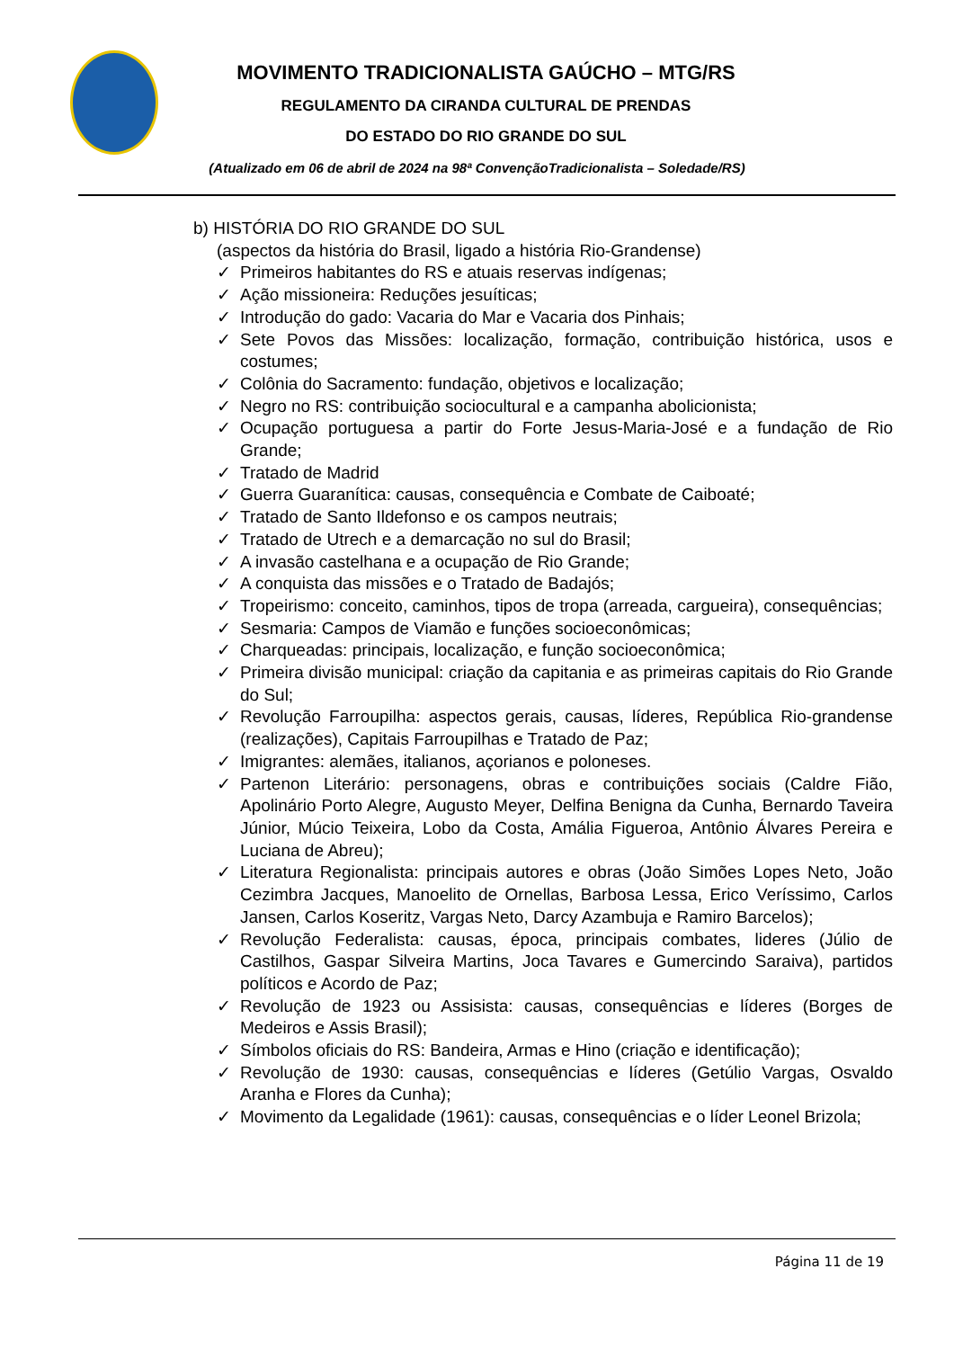MOVIMENTO TRADICIONALISTA GAÚCHO – MTG/RS
REGULAMENTO DA CIRANDA CULTURAL DE PRENDAS
DO ESTADO DO RIO GRANDE DO SUL
(Atualizado em 06 de abril de 2024 na 98ª ConvençãoTradicionalista – Soledade/RS)
b) HISTÓRIA DO RIO GRANDE DO SUL
(aspectos da história do Brasil, ligado a história Rio-Grandense)
✓ Primeiros habitantes do RS e atuais reservas indígenas;
✓ Ação missioneira: Reduções jesuíticas;
✓ Introdução do gado: Vacaria do Mar e Vacaria dos Pinhais;
✓ Sete Povos das Missões: localização, formação, contribuição histórica, usos e costumes;
✓ Colônia do Sacramento: fundação, objetivos e localização;
✓ Negro no RS: contribuição sociocultural e a campanha abolicionista;
✓ Ocupação portuguesa a partir do Forte Jesus-Maria-José e a fundação de Rio Grande;
✓ Tratado de Madrid
✓ Guerra Guaranítica: causas, consequência e Combate de Caiboaté;
✓ Tratado de Santo Ildefonso e os campos neutrais;
✓ Tratado de Utrech e a demarcação no sul do Brasil;
✓ A invasão castelhana e a ocupação de Rio Grande;
✓ A conquista das missões e o Tratado de Badajós;
✓ Tropeirismo: conceito, caminhos, tipos de tropa (arreada, cargueira), consequências;
✓ Sesmaria: Campos de Viamão e funções socioeconômicas;
✓ Charqueadas: principais, localização, e função socioeconômica;
✓ Primeira divisão municipal: criação da capitania e as primeiras capitais do Rio Grande do Sul;
✓ Revolução Farroupilha: aspectos gerais, causas, líderes, República Rio-grandense (realizações), Capitais Farroupilhas e Tratado de Paz;
✓ Imigrantes: alemães, italianos, açorianos e poloneses.
✓ Partenon Literário: personagens, obras e contribuições sociais (Caldre Fião, Apolinário Porto Alegre, Augusto Meyer, Delfina Benigna da Cunha, Bernardo Taveira Júnior, Múcio Teixeira, Lobo da Costa, Amália Figueroa, Antônio Álvares Pereira e Luciana de Abreu);
✓ Literatura Regionalista: principais autores e obras (João Simões Lopes Neto, João Cezimbra Jacques, Manoelito de Ornellas, Barbosa Lessa, Erico Veríssimo, Carlos Jansen, Carlos Koseritz, Vargas Neto, Darcy Azambuja e Ramiro Barcelos);
✓ Revolução Federalista: causas, época, principais combates, lideres (Júlio de Castilhos, Gaspar Silveira Martins, Joca Tavares e Gumercindo Saraiva), partidos políticos e Acordo de Paz;
✓ Revolução de 1923 ou Assisista: causas, consequências e líderes (Borges de Medeiros e Assis Brasil);
✓ Símbolos oficiais do RS: Bandeira, Armas e Hino (criação e identificação);
✓ Revolução de 1930: causas, consequências e líderes (Getúlio Vargas, Osvaldo Aranha e Flores da Cunha);
✓ Movimento da Legalidade (1961): causas, consequências e o líder Leonel Brizola;
Página 11 de 19